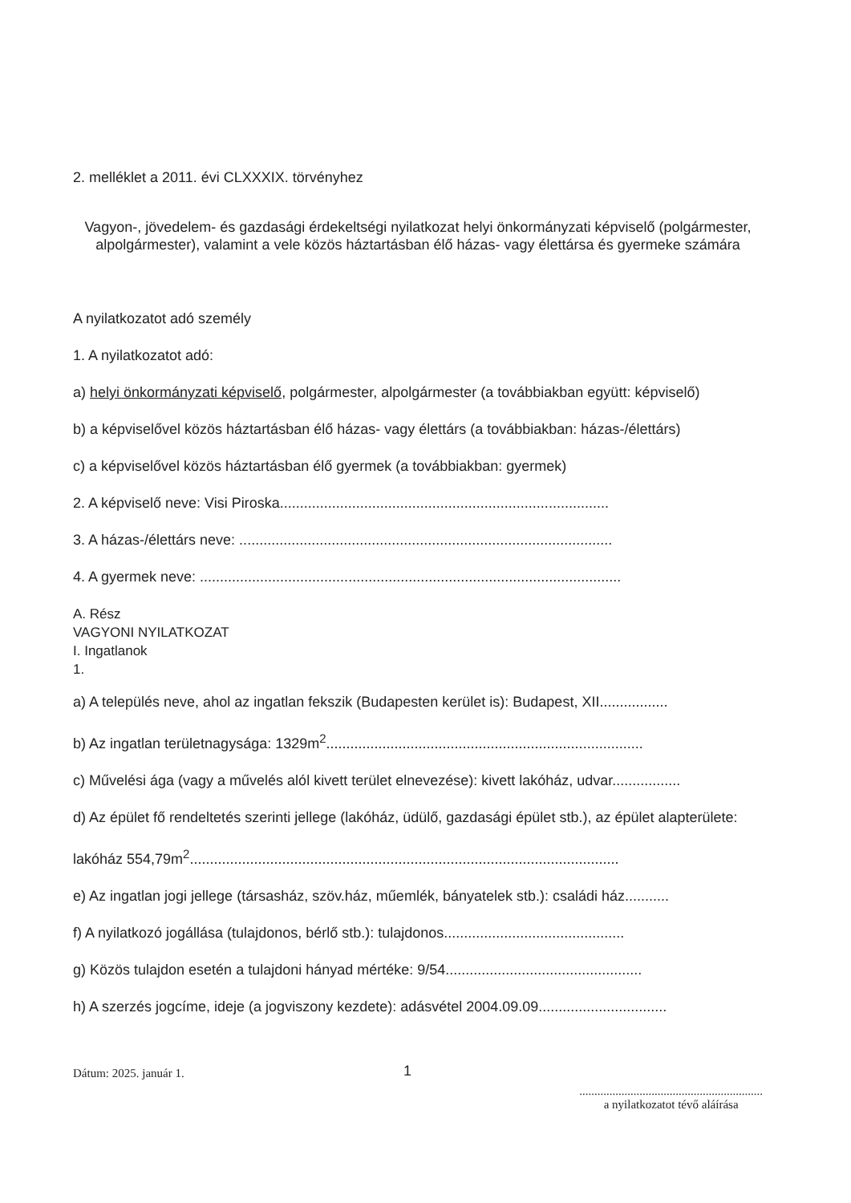2. melléklet a 2011. évi CLXXXIX. törvényhez
Vagyon-, jövedelem- és gazdasági érdekeltségi nyilatkozat helyi önkormányzati képviselő (polgármester, alpolgármester), valamint a vele közös háztartásban élő házas- vagy élettársa és gyermeke számára
A nyilatkozatot adó személy
1. A nyilatkozatot adó:
a) helyi önkormányzati képviselő, polgármester, alpolgármester (a továbbiakban együtt: képviselő)
b) a képviselővel közös háztartásban élő házas- vagy élettárs (a továbbiakban: házas-/élettárs)
c) a képviselővel közös háztartásban élő gyermek (a továbbiakban: gyermek)
2. A képviselő neve: Visi Piroska..................................................................................
3. A házas-/élettárs neve: .............................................................................................
4. A gyermek neve: .........................................................................................................
A. Rész
VAGYONI NYILATKOZAT
I. Ingatlanok
1.
a) A település neve, ahol az ingatlan fekszik (Budapesten kerület is): Budapest, XII.................
b) Az ingatlan területnagysága: 1329m<sup>2</sup>...............................................................................
c) Művelési ága (vagy a művelés alól kivett terület elnevezése): kivett lakóház, udvar.................
d) Az épület fő rendeltetés szerinti jellege (lakóház, üdülő, gazdasági épület stb.), az épület alapterülete:
lakóház 554,79m<sup>2</sup>...........................................................................................................
e) Az ingatlan jogi jellege (társasház, szöv.ház, műemlék, bányatelek stb.): családi ház...........
f) A nyilatkozó jogállása (tulajdonos, bérlő stb.): tulajdonos.............................................
g) Közös tulajdon esetén a tulajdoni hányad mértéke: 9/54.................................................
h) A szerzés jogcíme, ideje (a jogviszony kezdete): adásvétel 2004.09.09................................
1
Dátum: 2025. január 1..............................................................
a nyilatkozatot tévő aláírása